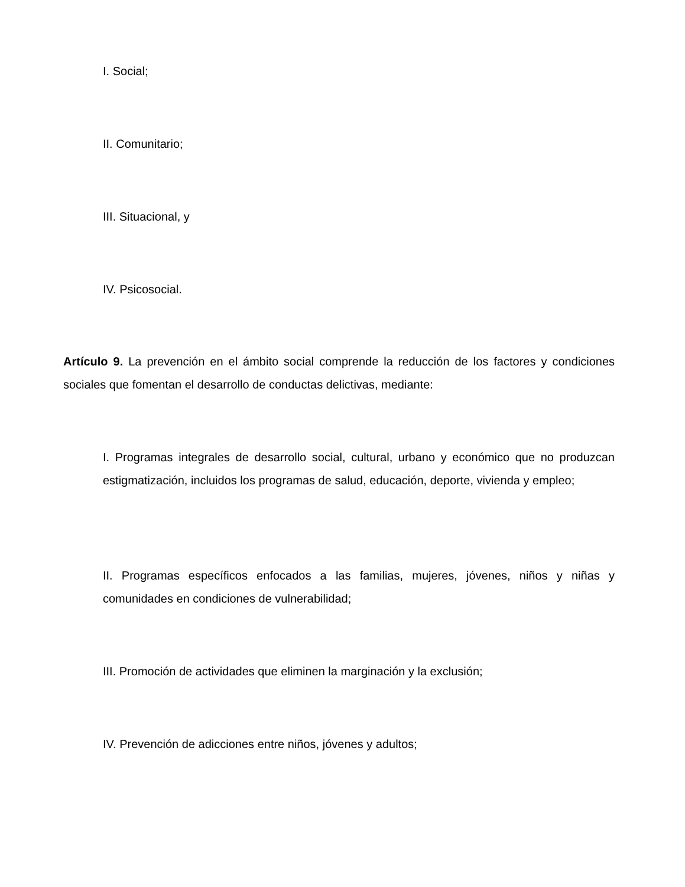I. Social;
II. Comunitario;
III. Situacional, y
IV. Psicosocial.
Artículo 9. La prevención en el ámbito social comprende la reducción de los factores y condiciones sociales que fomentan el desarrollo de conductas delictivas, mediante:
I. Programas integrales de desarrollo social, cultural, urbano y económico que no produzcan estigmatización, incluidos los programas de salud, educación, deporte, vivienda y empleo;
II. Programas específicos enfocados a las familias, mujeres, jóvenes, niños y niñas y comunidades en condiciones de vulnerabilidad;
III. Promoción de actividades que eliminen la marginación y la exclusión;
IV. Prevención de adicciones entre niños, jóvenes y adultos;